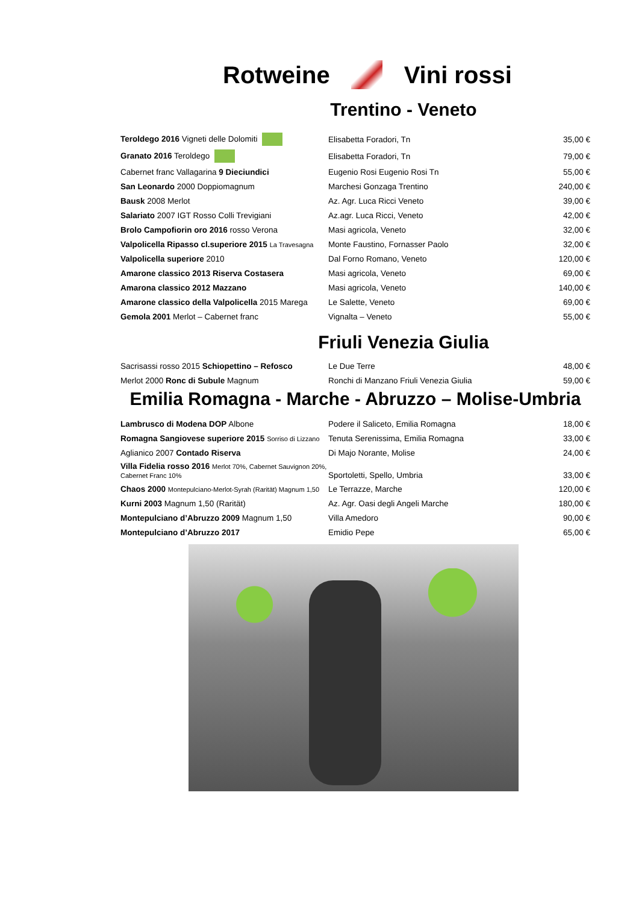Rotweine Vini rossi
Trentino - Veneto
| Teroldego 2016 Vigneti delle Dolomiti | Elisabetta Foradori, Tn | 35,00 € |
| Granato 2016 Teroldego | Elisabetta Foradori, Tn | 79,00 € |
| Cabernet franc Vallagarina 9 Dieciundici | Eugenio Rosi Eugenio Rosi Tn | 55,00 € |
| San Leonardo 2000 Doppiomagnum | Marchesi Gonzaga Trentino | 240,00 € |
| Bausk 2008 Merlot | Az. Agr. Luca Ricci Veneto | 39,00 € |
| Salariato 2007 IGT Rosso Colli Trevigiani | Az.agr. Luca Ricci, Veneto | 42,00 € |
| Brolo Campofiorin oro 2016 rosso Verona | Masi agricola, Veneto | 32,00 € |
| Valpolicella Ripasso cl.superiore 2015 La Travesagna | Monte Faustino, Fornasser Paolo | 32,00 € |
| Valpolicella superiore 2010 | Dal Forno Romano, Veneto | 120,00 € |
| Amarone classico 2013 Riserva Costasera | Masi agricola, Veneto | 69,00 € |
| Amarona classico 2012 Mazzano | Masi agricola, Veneto | 140,00 € |
| Amarone classico della Valpolicella 2015 Marega | Le Salette, Veneto | 69,00 € |
| Gemola 2001 Merlot – Cabernet franc | Vignalta – Veneto | 55,00 € |
Friuli Venezia Giulia
| Sacrisassi rosso 2015 Schiopettino – Refosco | Le Due Terre | 48,00 € |
| Merlot 2000 Ronc di Subule Magnum | Ronchi di Manzano Friuli Venezia Giulia | 59,00 € |
Emilia Romagna - Marche - Abruzzo – Molise-Umbria
| Lambrusco di Modena DOP Albone | Podere il Saliceto, Emilia Romagna | 18,00 € |
| Romagna Sangiovese superiore 2015 Sorriso di Lizzano | Tenuta Serenissima, Emilia Romagna | 33,00 € |
| Aglianico 2007 Contado Riserva | Di Majo Norante, Molise | 24,00 € |
| Villa Fidelia rosso 2016 Merlot 70%, Cabernet Sauvignon 20%, Cabernet Franc 10% | Sportoletti, Spello, Umbria | 33,00 € |
| Chaos 2000 Montepulciano-Merlot-Syrah (Rarität) Magnum 1,50 | Le Terrazze, Marche | 120,00 € |
| Kurni 2003 Magnum 1,50 (Rarität) | Az. Agr. Oasi degli Angeli Marche | 180,00 € |
| Montepulciano d’Abruzzo 2009 Magnum 1,50 | Villa Amedoro | 90,00 € |
| Montepulciano d’Abruzzo 2017 | Emidio Pepe | 65,00 € |